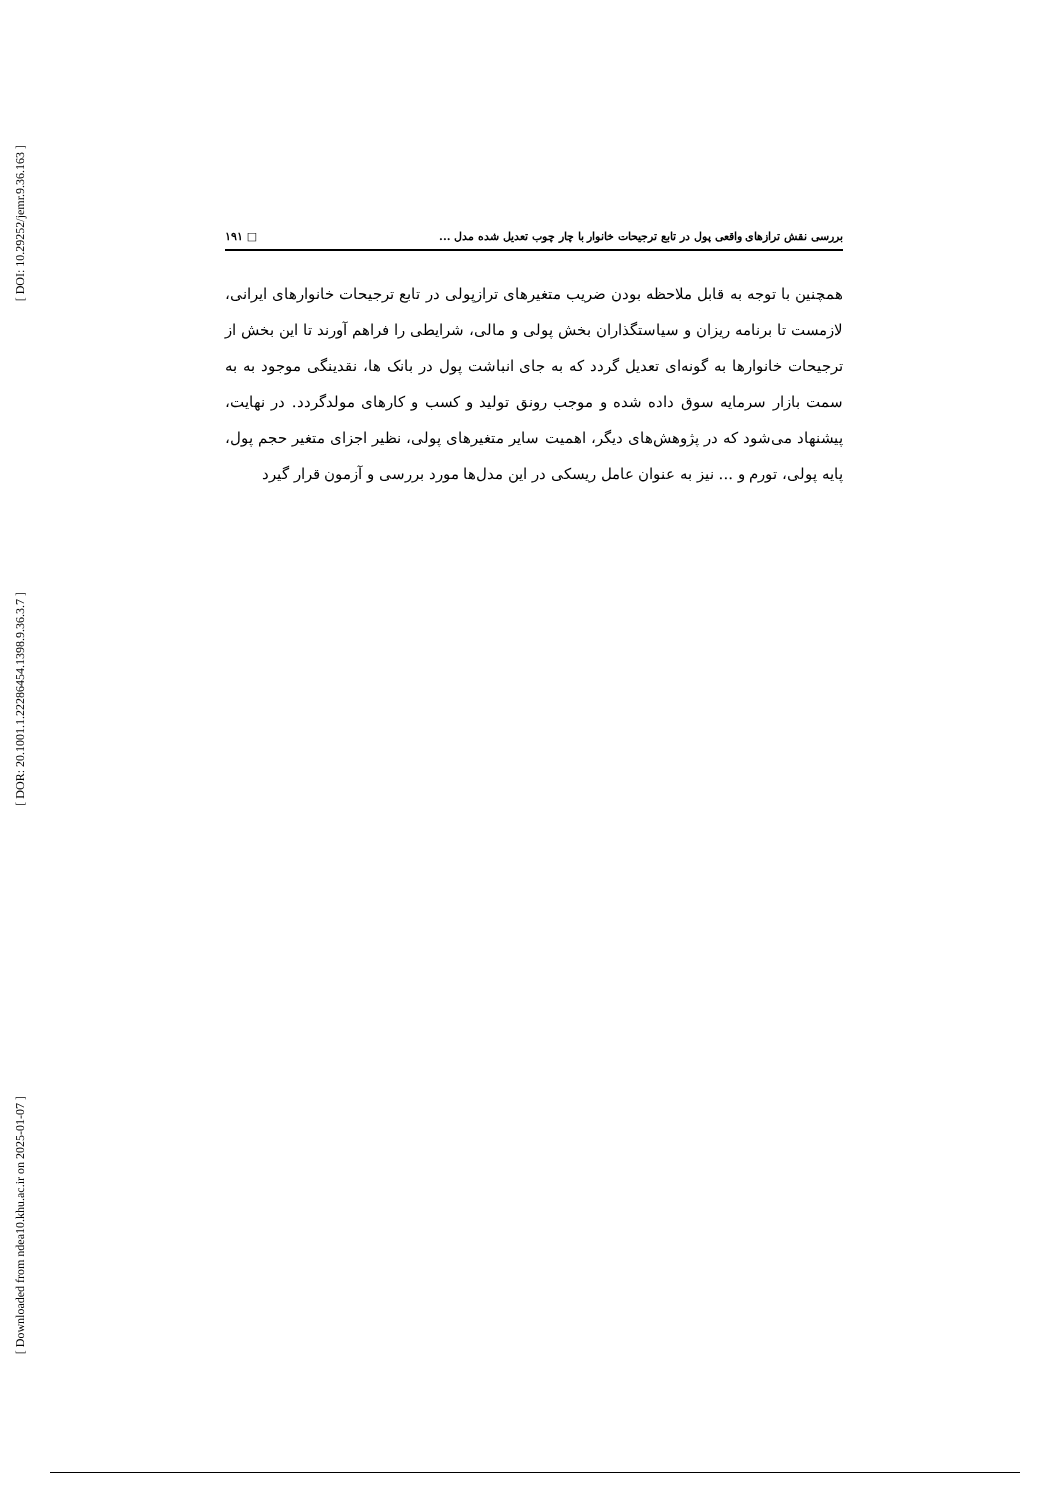[ DOI: 10.29252/jemr.9.36.163 ]
[ DOR: 20.1001.1.22286454.1398.9.36.3.7 ]
[ Downloaded from ndea10.khu.ac.ir on 2025-01-07 ]
بررسی نقش ترازهای واقعی پول در تابع ترجیحات خانوار با چار چوب تعدیل شده مدل ... □ ۱۹۱
همچنین با توجه به قابل ملاحظه بودن ضریب متغیرهای ترازپولی در تابع ترجیحات خانوارهای ایرانی، لازمست تا برنامه ریزان و سیاستگذاران بخش پولی و مالی، شرایطی را فراهم آورند تا این بخش از ترجیحات خانوارها به گونه‌ای تعدیل گردد که به جای انباشت پول در بانک ها، نقدینگی موجود به به سمت بازار سرمایه سوق داده شده و موجب رونق تولید و کسب و کارهای مولدگردد. در نهایت، پیشنهاد می‌شود که در پژوهش‌های دیگر، اهمیت سایر متغیرهای پولی، نظیر اجزای متغیر حجم پول، پایه پولی، تورم و ... نیز به عنوان عامل ریسکی در این مدل‌ها مورد بررسی و آزمون قرار گیرد